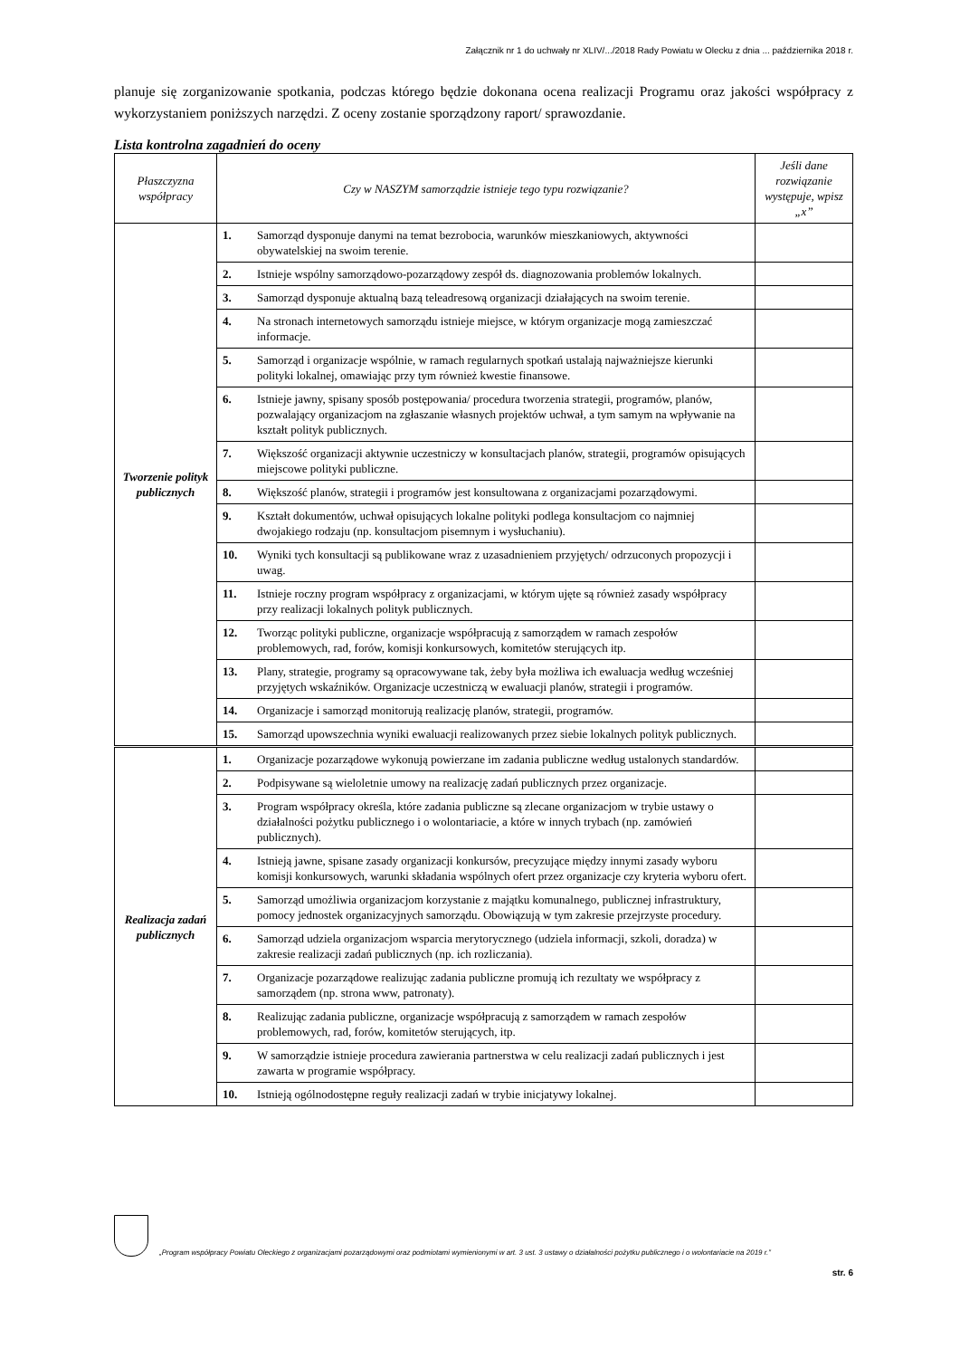Załącznik nr 1 do uchwały nr XLIV/.../2018 Rady Powiatu w Olecku z dnia ... października 2018 r.
planuje się zorganizowanie spotkania, podczas którego będzie dokonana ocena realizacji Programu oraz jakości współpracy z wykorzystaniem poniższych narzędzi. Z oceny zostanie sporządzony raport/ sprawozdanie.
Lista kontrolna zagadnień do oceny
| Płaszczyzna współpracy | Czy w NASZYM samorządzie istnieje tego typu rozwiązanie? | | Jeśli dane rozwiązanie występuje, wpisz „x” |
| --- | --- | --- | --- |
| Tworzenie polityk publicznych | 1. | Samorząd dysponuje danymi na temat bezrobocia, warunków mieszkaniowych, aktywności obywatelskiej na swoim terenie. | |
| | 2. | Istnieje wspólny samorządowo-pozarządowy zespół ds. diagnozowania problemów lokalnych. | |
| | 3. | Samorząd dysponuje aktualną bazą teleadresową organizacji działających na swoim terenie. | |
| | 4. | Na stronach internetowych samorządu istnieje miejsce, w którym organizacje mogą zamieszczać informacje. | |
| | 5. | Samorząd i organizacje wspólnie, w ramach regularnych spotkań ustalają najważniejsze kierunki polityki lokalnej, omawiając przy tym również kwestie finansowe. | |
| | 6. | Istnieje jawny, spisany sposób postępowania/ procedura tworzenia strategii, programów, planów, pozwalający organizacjom na zgłaszanie własnych projektów uchwał, a tym samym na wpływanie na kształt polityk publicznych. | |
| | 7. | Większość organizacji aktywnie uczestniczy w konsultacjach planów, strategii, programów opisujących miejscowe polityki publiczne. | |
| | 8. | Większość planów, strategii i programów jest konsultowana z organizacjami pozarządowymi. | |
| | 9. | Kształt dokumentów, uchwał opisujących lokalne polityki podlega konsultacjom co najmniej dwojakiego rodzaju (np. konsultacjom pisemnym i wysłuchaniu). | |
| | 10. | Wyniki tych konsultacji są publikowane wraz z uzasadnieniem przyjętych/ odrzuconych propozycji i uwag. | |
| | 11. | Istnieje roczny program współpracy z organizacjami, w którym ujęte są również zasady współpracy przy realizacji lokalnych polityk publicznych. | |
| | 12. | Tworząc polityki publiczne, organizacje współpracują z samorządem w ramach zespołów problemowych, rad, forów, komisji konkursowych, komitetów sterujących itp. | |
| | 13. | Plany, strategie, programy są opracowywane tak, żeby była możliwa ich ewaluacja według wcześniej przyjętych wskaźników. Organizacje uczestniczą w ewaluacji planów, strategii i programów. | |
| | 14. | Organizacje i samorząd monitorują realizację planów, strategii, programów. | |
| | 15. | Samorząd upowszechnia wyniki ewaluacji realizowanych przez siebie lokalnych polityk publicznych. | |
| Realizacja zadań publicznych | 1. | Organizacje pozarządowe wykonują powierzane im zadania publiczne według ustalonych standardów. | |
| | 2. | Podpisywane są wieloletnie umowy na realizację zadań publicznych przez organizacje. | |
| | 3. | Program współpracy określa, które zadania publiczne są zlecane organizacjom w trybie ustawy o działalności pożytku publicznego i o wolontariacie, a które w innych trybach (np. zamówień publicznych). | |
| | 4. | Istnieją jawne, spisane zasady organizacji konkursów, precyzujące między innymi zasady wyboru komisji konkursowych, warunki składania wspólnych ofert przez organizacje czy kryteria wyboru ofert. | |
| | 5. | Samorząd umożliwia organizacjom korzystanie z majątku komunalnego, publicznej infrastruktury, pomocy jednostek organizacyjnych samorządu. Obowiązują w tym zakresie przejrzyste procedury. | |
| | 6. | Samorząd udziela organizacjom wsparcia merytorycznego (udziela informacji, szkoli, doradza) w zakresie realizacji zadań publicznych (np. ich rozliczania). | |
| | 7. | Organizacje pozarządowe realizując zadania publiczne promują ich rezultaty we współpracy z samorządem (np. strona www, patronaty). | |
| | 8. | Realizując zadania publiczne, organizacje współpracują z samorządem w ramach zespołów problemowych, rad, forów, komitetów sterujących, itp. | |
| | 9. | W samorządzie istnieje procedura zawierania partnerstwa w celu realizacji zadań publicznych i jest zawarta w programie współpracy. | |
| | 10. | Istnieją ogólnodostępne reguły realizacji zadań w trybie inicjatywy lokalnej. | |
„Program współpracy Powiatu Oleckiego z organizacjami pozarządowymi oraz podmiotami wymienionymi w art. 3 ust. 3 ustawy o działalności pożytku publicznego i o wolontariacie na 2019 r.”
str. 6